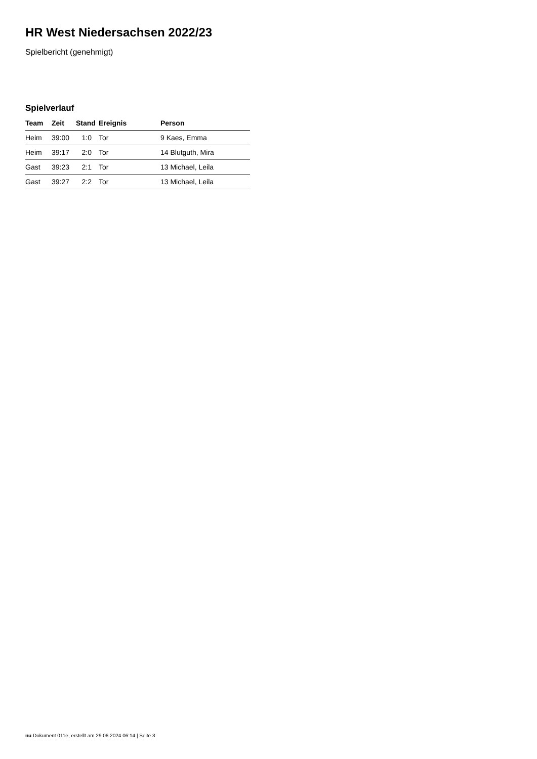HR West Niedersachsen 2022/23
Spielbericht (genehmigt)
Spielverlauf
| Team | Zeit | Stand | Ereignis | Person |
| --- | --- | --- | --- | --- |
| Heim | 39:00 | 1:0 | Tor | 9 Kaes, Emma |
| Heim | 39:17 | 2:0 | Tor | 14 Blutguth, Mira |
| Gast | 39:23 | 2:1 | Tor | 13 Michael, Leila |
| Gast | 39:27 | 2:2 | Tor | 13 Michael, Leila |
nu.Dokument 011e, erstellt am 29.06.2024 06:14 | Seite 3